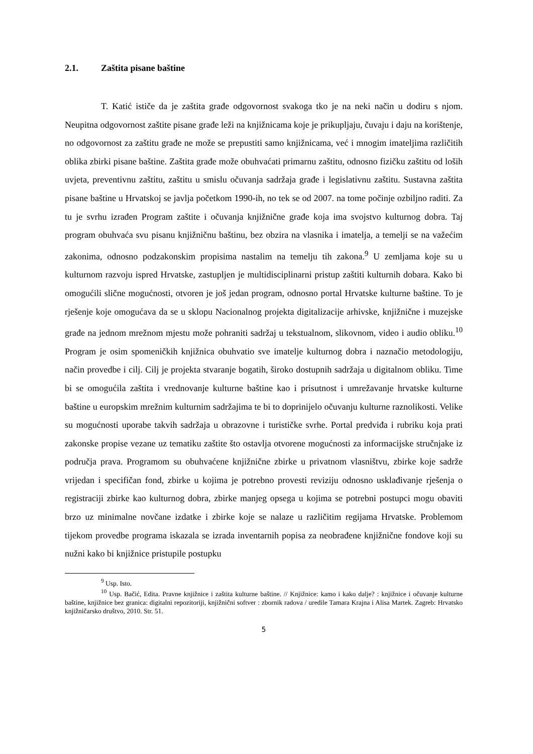2.1. Zaštita pisane baštine
T. Katić ističe da je zaštita građe odgovornost svakoga tko je na neki način u dodiru s njom. Neupitna odgovornost zaštite pisane građe leži na knjižnicama koje je prikupljaju, čuvaju i daju na korištenje, no odgovornost za zaštitu građe ne može se prepustiti samo knjižnicama, već i mnogim imateljima različitih oblika zbirki pisane baštine. Zaštita građe može obuhvaćati primarnu zaštitu, odnosno fizičku zaštitu od loših uvjeta, preventivnu zaštitu, zaštitu u smislu očuvanja sadržaja građe i legislativnu zaštitu. Sustavna zaštita pisane baštine u Hrvatskoj se javlja početkom 1990-ih, no tek se od 2007. na tome počinje ozbiljno raditi. Za tu je svrhu izrađen Program zaštite i očuvanja knjižnične građe koja ima svojstvo kulturnog dobra. Taj program obuhvaća svu pisanu knjižničnu baštinu, bez obzira na vlasnika i imatelja, a temelji se na važećim zakonima, odnosno podzakonskim propisima nastalim na temelju tih zakona.<sup>9</sup> U zemljama koje su u kulturnom razvoju ispred Hrvatske, zastupljen je multidisciplinarni pristup zaštiti kulturnih dobara. Kako bi omogućili slične mogućnosti, otvoren je još jedan program, odnosno portal Hrvatske kulturne baštine. To je rješenje koje omogućava da se u sklopu Nacionalnog projekta digitalizacije arhivske, knjižnične i muzejske građe na jednom mrežnom mjestu može pohraniti sadržaj u tekstualnom, slikovnom, video i audio obliku.<sup>10</sup> Program je osim spomeničkih knjižnica obuhvatio sve imatelje kulturnog dobra i naznačio metodologiju, način provedbe i cilj. Cilj je projekta stvaranje bogatih, široko dostupnih sadržaja u digitalnom obliku. Time bi se omogućila zaštita i vrednovanje kulturne baštine kao i prisutnost i umrežavanje hrvatske kulturne baštine u europskim mrežnim kulturnim sadržajima te bi to doprinijelo očuvanju kulturne raznolikosti. Velike su mogućnosti uporabe takvih sadržaja u obrazovne i turističke svrhe. Portal predviđa i rubriku koja prati zakonske propise vezane uz tematiku zaštite što ostavlja otvorene mogućnosti za informacijske stručnjake iz područja prava. Programom su obuhvaćene knjižnične zbirke u privatnom vlasništvu, zbirke koje sadrže vrijedan i specifičan fond, zbirke u kojima je potrebno provesti reviziju odnosno usklađivanje rješenja o registraciji zbirke kao kulturnog dobra, zbirke manjeg opsega u kojima se potrebni postupci mogu obaviti brzo uz minimalne novčane izdatke i zbirke koje se nalaze u različitim regijama Hrvatske. Problemom tijekom provedbe programa iskazala se izrada inventarnih popisa za neobrađene knjižnične fondove koji su nužni kako bi knjižnice pristupile postupku
<sup>9</sup> Usp. Isto.
<sup>10</sup> Usp. Bačić, Edita. Pravne knjižnice i zaštita kulturne baštine. // Knjižnice: kamo i kako dalje? : knjižnice i očuvanje kulturne baštine, knjižnice bez granica: digitalni repozitoriji, knjižnični softver : zbornik radova / uredile Tamara Krajna i Alisa Martek. Zagreb: Hrvatsko knjižničarsko društvo, 2010. Str. 51.
5